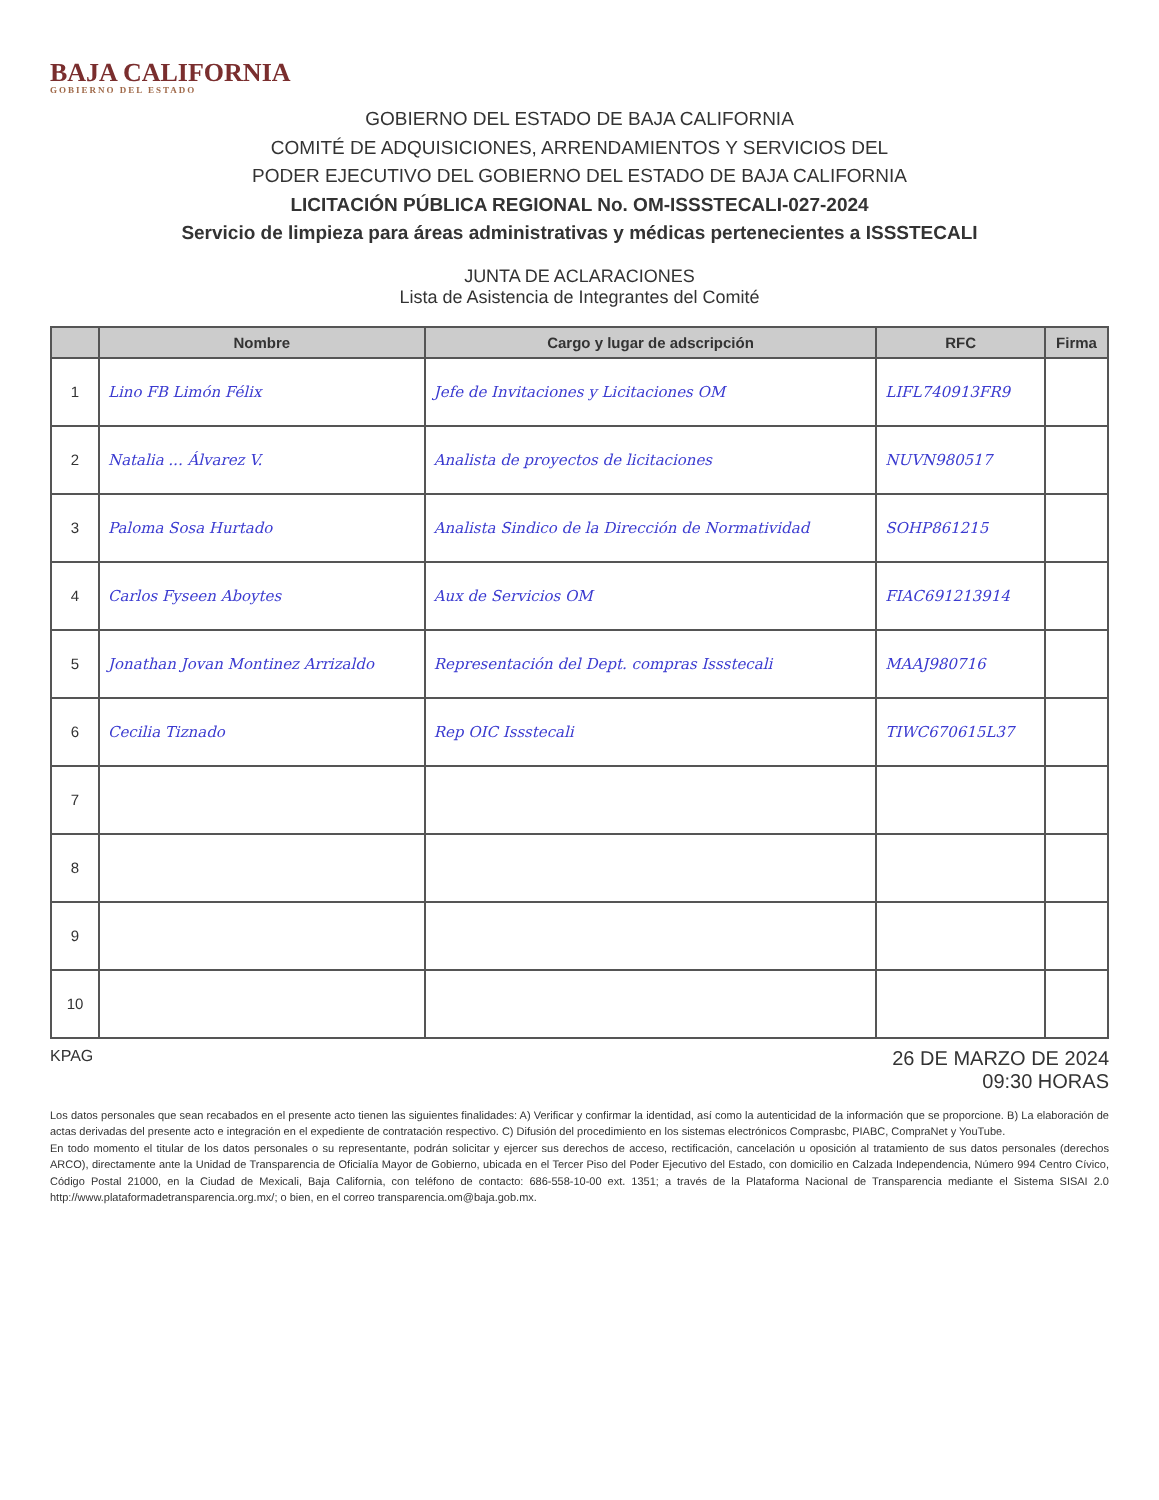BAJA CALIFORNIA
GOBIERNO DEL ESTADO
GOBIERNO DEL ESTADO DE BAJA CALIFORNIA
COMITÉ DE ADQUISICIONES, ARRENDAMIENTOS Y SERVICIOS DEL
PODER EJECUTIVO DEL GOBIERNO DEL ESTADO DE BAJA CALIFORNIA
LICITACIÓN PÚBLICA REGIONAL No. OM-ISSSTECALI-027-2024
Servicio de limpieza para áreas administrativas y médicas pertenecientes a ISSSTECALI
JUNTA DE ACLARACIONES
Lista de Asistencia de Integrantes del Comité
| | Nombre | Cargo y lugar de adscripción | RFC | Firma |
| --- | --- | --- | --- | --- |
| 1 | Lino FB Limón Félix | Jefe de Invitaciones y Licitaciones OM | LIFL740913FR9 | |
| 2 | Natalia ... Álvarez V. | Analista de proyectos de licitaciones | NUVN980517 | |
| 3 | Paloma Sosa Hurtado | Analista Sindico de la Dirección de Normatividad | SOHP861215 | |
| 4 | Carlos Fyseen Aboytes | Aux de Servicios OM | FIAC691213914 | |
| 5 | Jonathan Jovan Montinez Arrizaldo | Representación del Dept. compras Issstecali | MAAJ980716 | |
| 6 | Cecilia Tiznado | Rep OIC Issstecali | TIWC670615L37 | |
| 7 | | | | |
| 8 | | | | |
| 9 | | | | |
| 10 | | | | |
KPAG 26 DE MARZO DE 2024
09:30 HORAS
Los datos personales que sean recabados en el presente acto tienen las siguientes finalidades: A) Verificar y confirmar la identidad, así como la autenticidad de la información que se proporcione. B) La elaboración de actas derivadas del presente acto e integración en el expediente de contratación respectivo. C) Difusión del procedimiento en los sistemas electrónicos Comprasbc, PIABC, CompraNet y YouTube.
En todo momento el titular de los datos personales o su representante, podrán solicitar y ejercer sus derechos de acceso, rectificación, cancelación u oposición al tratamiento de sus datos personales (derechos ARCO), directamente ante la Unidad de Transparencia de Oficialía Mayor de Gobierno, ubicada en el Tercer Piso del Poder Ejecutivo del Estado, con domicilio en Calzada Independencia, Número 994 Centro Cívico, Código Postal 21000, en la Ciudad de Mexicali, Baja California, con teléfono de contacto: 686-558-10-00 ext. 1351; a través de la Plataforma Nacional de Transparencia mediante el Sistema SISAI 2.0 http://www.plataformadetransparencia.org.mx/; o bien, en el correo transparencia.om@baja.gob.mx.